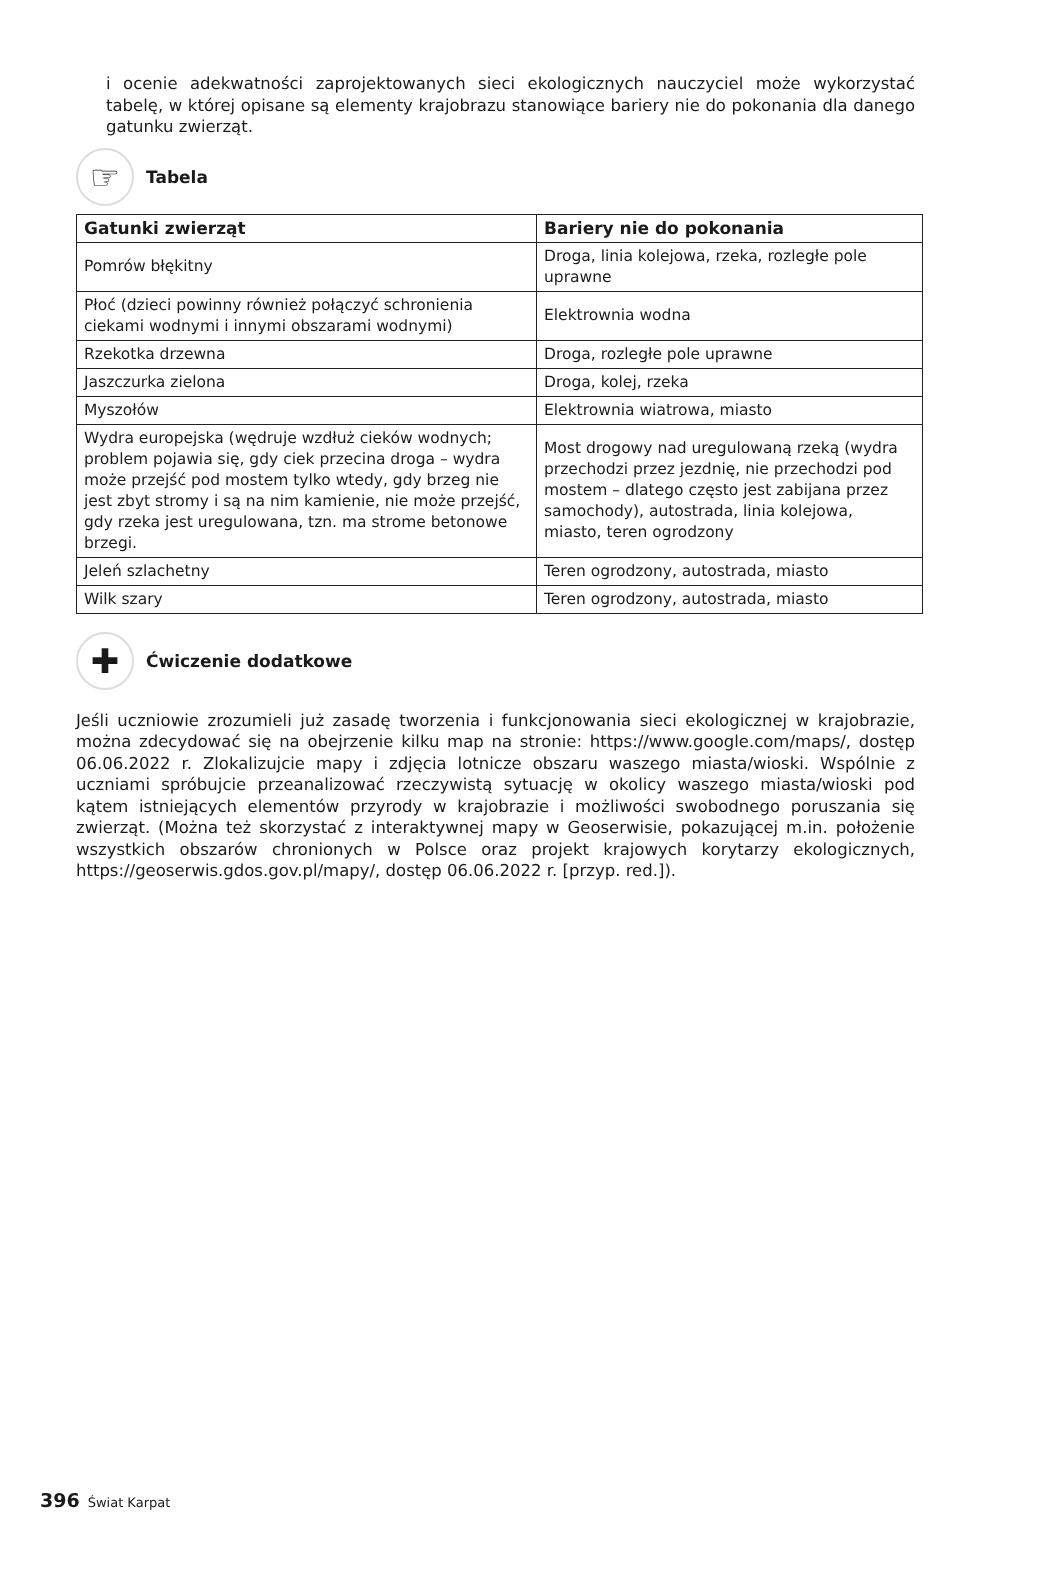i ocenie adekwatności zaprojektowanych sieci ekologicznych nauczyciel może wykorzystać tabelę, w której opisane są elementy krajobrazu stanowiące bariery nie do pokonania dla danego gatunku zwierząt.
☞
Tabela
| Gatunki zwierząt | Bariery nie do pokonania |
| --- | --- |
| Pomrów błękitny | Droga, linia kolejowa, rzeka, rozległe pole uprawne |
| Płoć (dzieci powinny również połączyć schronienia ciekami wodnymi i innymi obszarami wodnymi) | Elektrownia wodna |
| Rzekotka drzewna | Droga, rozległe pole uprawne |
| Jaszczurka zielona | Droga, kolej, rzeka |
| Myszołów | Elektrownia wiatrowa, miasto |
| Wydra europejska (wędruje wzdłuż cieków wodnych; problem pojawia się, gdy ciek przecina droga – wydra może przejść pod mostem tylko wtedy, gdy brzeg nie jest zbyt stromy i są na nim kamienie, nie może przejść, gdy rzeka jest uregulowana, tzn. ma strome betonowe brzegi. | Most drogowy nad uregulowaną rzeką (wydra przechodzi przez jezdnię, nie przechodzi pod mostem – dlatego często jest zabijana przez samochody), autostrada, linia kolejowa, miasto, teren ogrodzony |
| Jeleń szlachetny | Teren ogrodzony, autostrada, miasto |
| Wilk szary | Teren ogrodzony, autostrada, miasto |
✚
Ćwiczenie dodatkowe
Jeśli uczniowie zrozumieli już zasadę tworzenia i funkcjonowania sieci ekologicznej w krajobrazie, można zdecydować się na obejrzenie kilku map na stronie: https://www.google.com/maps/, dostęp 06.06.2022 r. Zlokalizujcie mapy i zdjęcia lotnicze obszaru waszego miasta/wioski. Wspólnie z uczniami spróbujcie przeanalizować rzeczywistą sytuację w okolicy waszego miasta/wioski pod kątem istniejących elementów przyrody w krajobrazie i możliwości swobodnego poruszania się zwierząt. (Można też skorzystać z interaktywnej mapy w Geoserwisie, pokazującej m.in. położenie wszystkich obszarów chronionych w Polsce oraz projekt krajowych korytarzy ekologicznych, https://geoserwis.gdos.gov.pl/mapy/, dostęp 06.06.2022 r. [przyp. red.]).
396 Świat Karpat